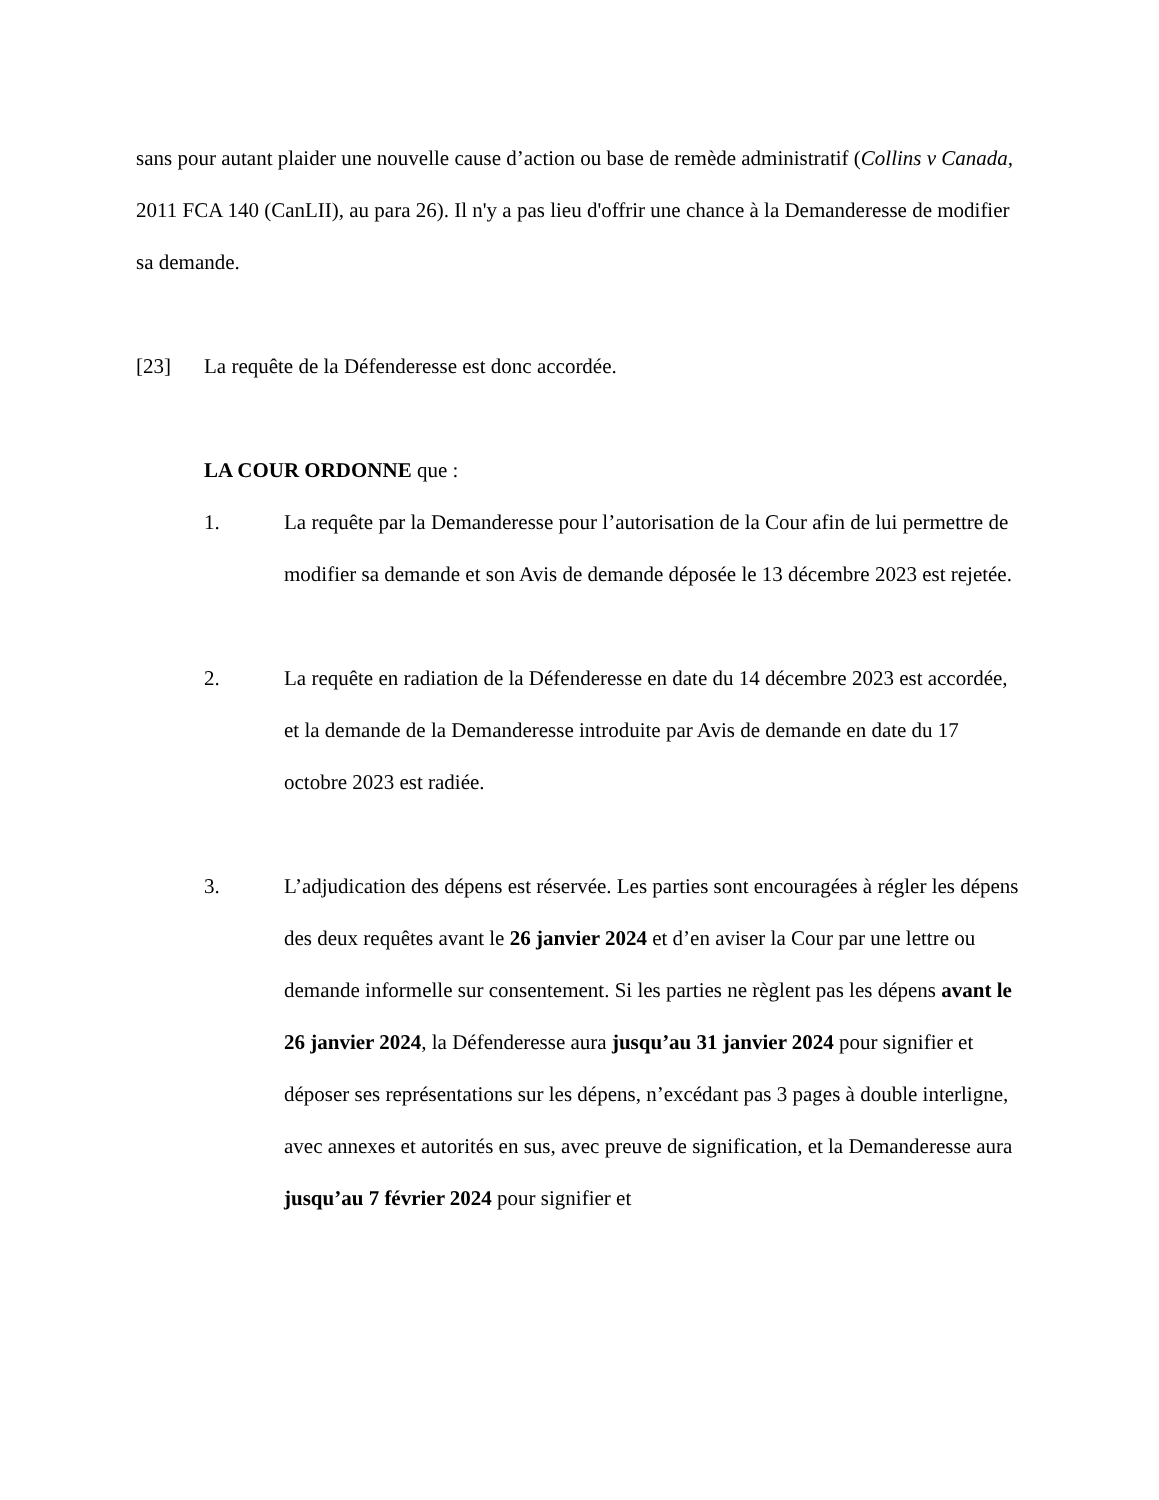sans pour autant plaider une nouvelle cause d’action ou base de remède administratif (Collins v Canada, 2011 FCA 140 (CanLII), au para 26). Il n'y a pas lieu d'offrir une chance à la Demanderesse de modifier sa demande.
[23] La requête de la Défenderesse est donc accordée.
LA COUR ORDONNE que :
1. La requête par la Demanderesse pour l’autorisation de la Cour afin de lui permettre de modifier sa demande et son Avis de demande déposée le 13 décembre 2023 est rejetée.
2. La requête en radiation de la Défenderesse en date du 14 décembre 2023 est accordée, et la demande de la Demanderesse introduite par Avis de demande en date du 17 octobre 2023 est radiée.
3. L’adjudication des dépens est réservée. Les parties sont encouragées à régler les dépens des deux requêtes avant le 26 janvier 2024 et d’en aviser la Cour par une lettre ou demande informelle sur consentement. Si les parties ne règlent pas les dépens avant le 26 janvier 2024, la Défenderesse aura jusqu’au 31 janvier 2024 pour signifier et déposer ses représentations sur les dépens, n’excédant pas 3 pages à double interligne, avec annexes et autorités en sus, avec preuve de signification, et la Demanderesse aura jusqu’au 7 février 2024 pour signifier et